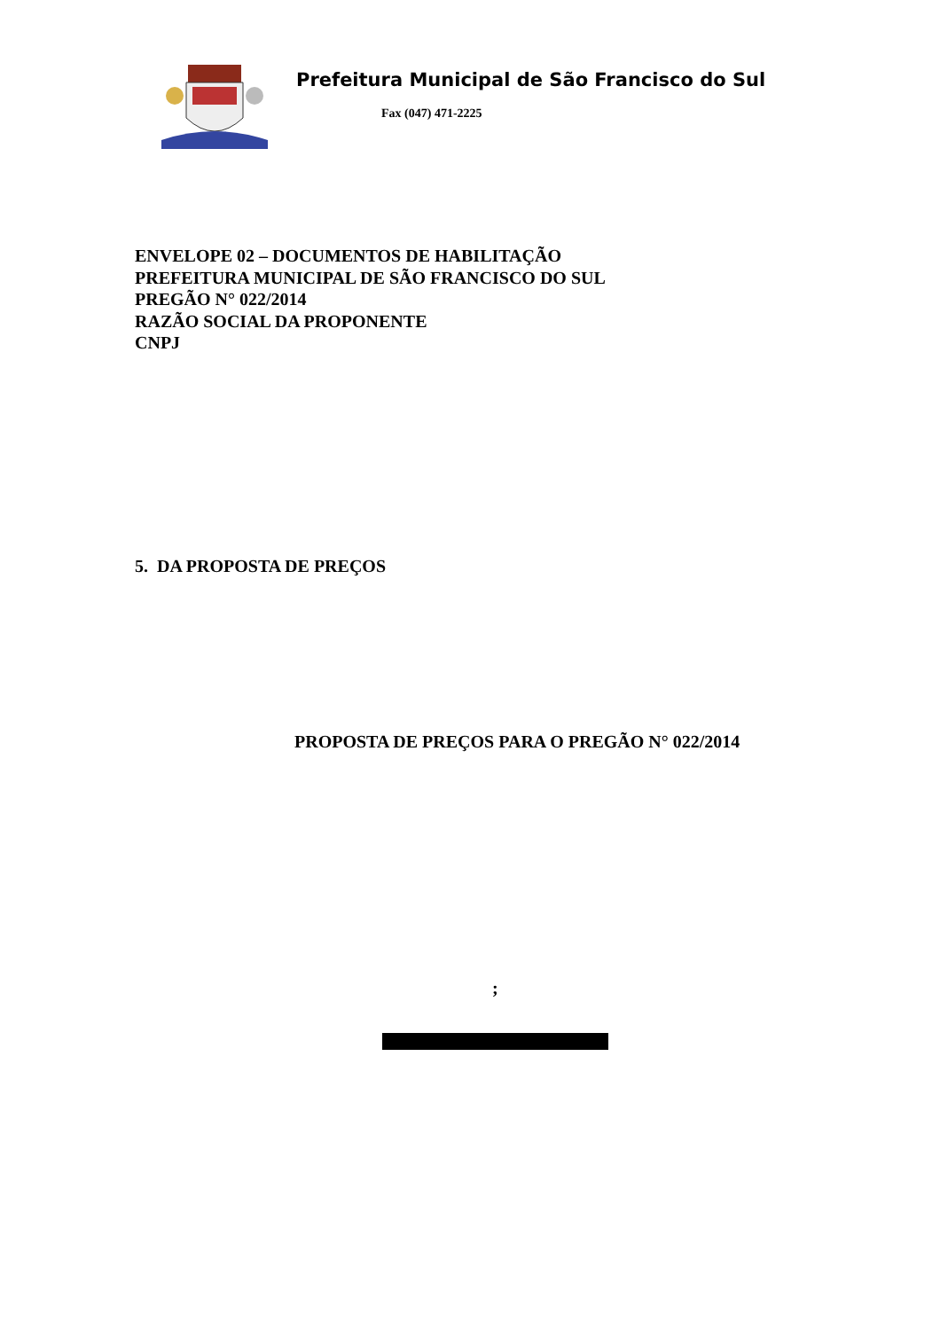Prefeitura Municipal de São Francisco do Sul
Fax (047) 471-2225
ENVELOPE 02 – DOCUMENTOS DE HABILITAÇÃO
PREFEITURA MUNICIPAL DE SÃO FRANCISCO DO SUL
PREGÃO N° 022/2014
RAZÃO SOCIAL DA PROPONENTE
CNPJ
5. DA PROPOSTA DE PREÇOS
PROPOSTA DE PREÇOS PARA O PREGÃO N° 022/2014
;